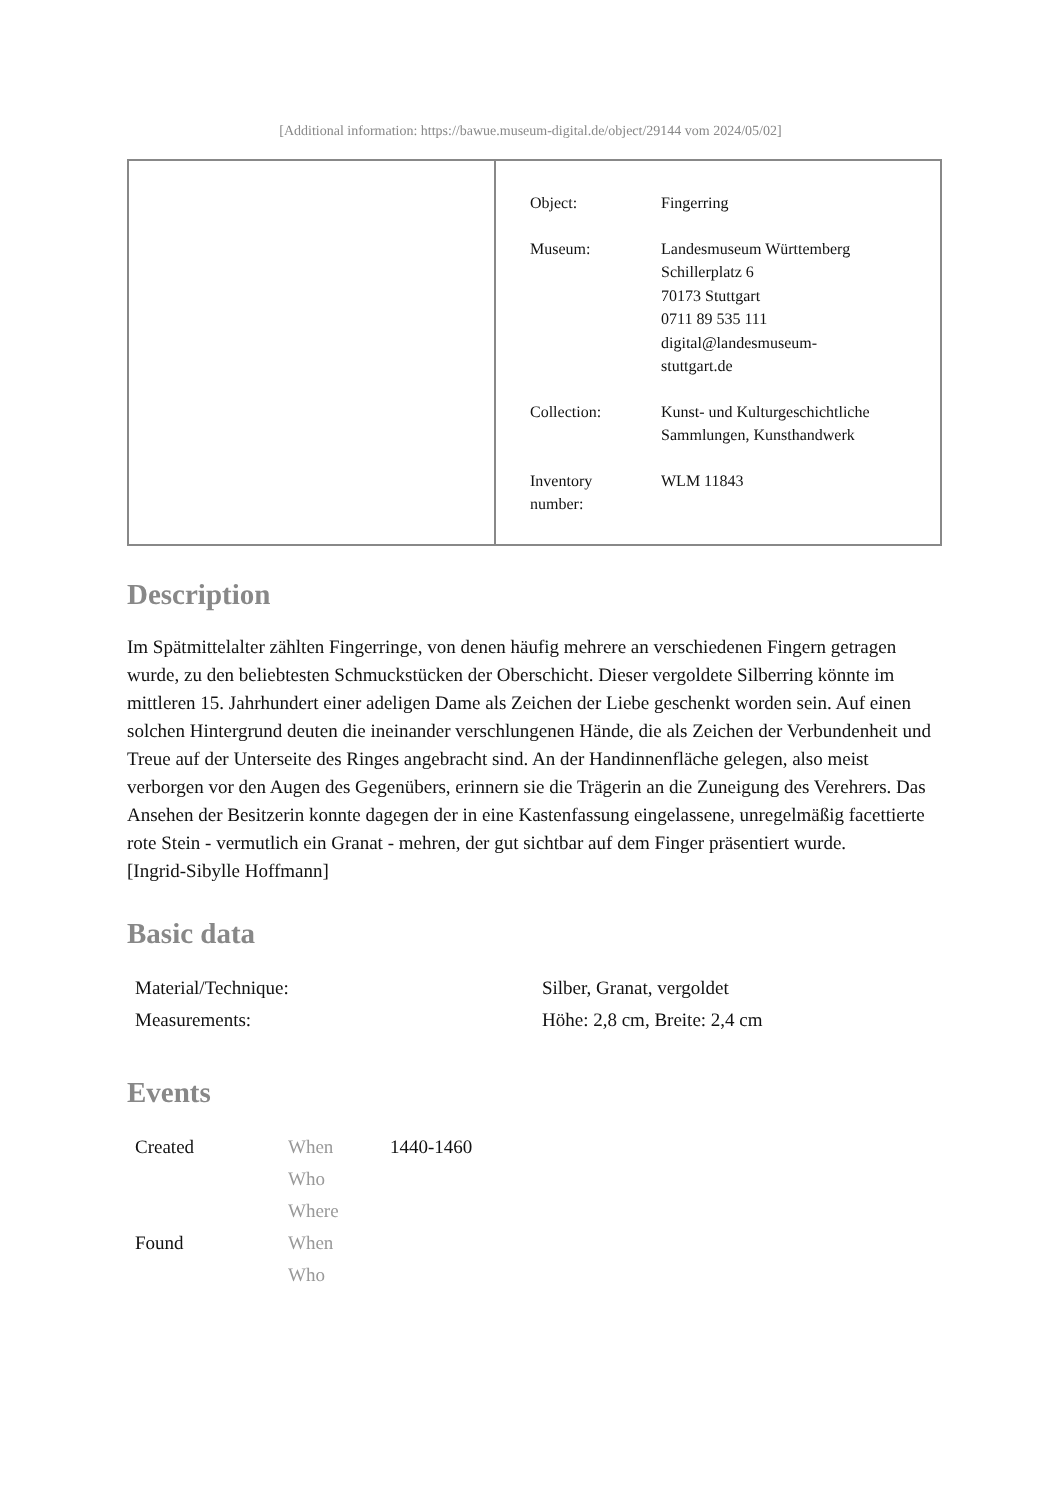[Additional information: https://bawue.museum-digital.de/object/29144 vom 2024/05/02]
| Object: | Fingerring |
| Museum: | Landesmuseum Württemberg Schillerplatz 6 70173 Stuttgart 0711 89 535 111 digital@landesmuseum- stuttgart.de |
| Collection: | Kunst- und Kulturgeschichtliche Sammlungen, Kunsthandwerk |
| Inventory number: | WLM 11843 |
Description
Im Spätmittelalter zählten Fingerringe, von denen häufig mehrere an verschiedenen Fingern getragen wurde, zu den beliebtesten Schmuckstücken der Oberschicht. Dieser vergoldete Silberring könnte im mittleren 15. Jahrhundert einer adeligen Dame als Zeichen der Liebe geschenkt worden sein. Auf einen solchen Hintergrund deuten die ineinander verschlungenen Hände, die als Zeichen der Verbundenheit und Treue auf der Unterseite des Ringes angebracht sind. An der Handinnenfläche gelegen, also meist verborgen vor den Augen des Gegenübers, erinnern sie die Trägerin an die Zuneigung des Verehrers. Das Ansehen der Besitzerin konnte dagegen der in eine Kastenfassung eingelassene, unregelmäßig facettierte rote Stein - vermutlich ein Granat - mehren, der gut sichtbar auf dem Finger präsentiert wurde.
[Ingrid-Sibylle Hoffmann]
Basic data
| Material/Technique: | Silber, Granat, vergoldet |
| Measurements: | Höhe: 2,8 cm, Breite: 2,4 cm |
Events
| Created | When | 1440-1460 |
| | Who | |
| | Where | |
| Found | When | |
| | Who | |